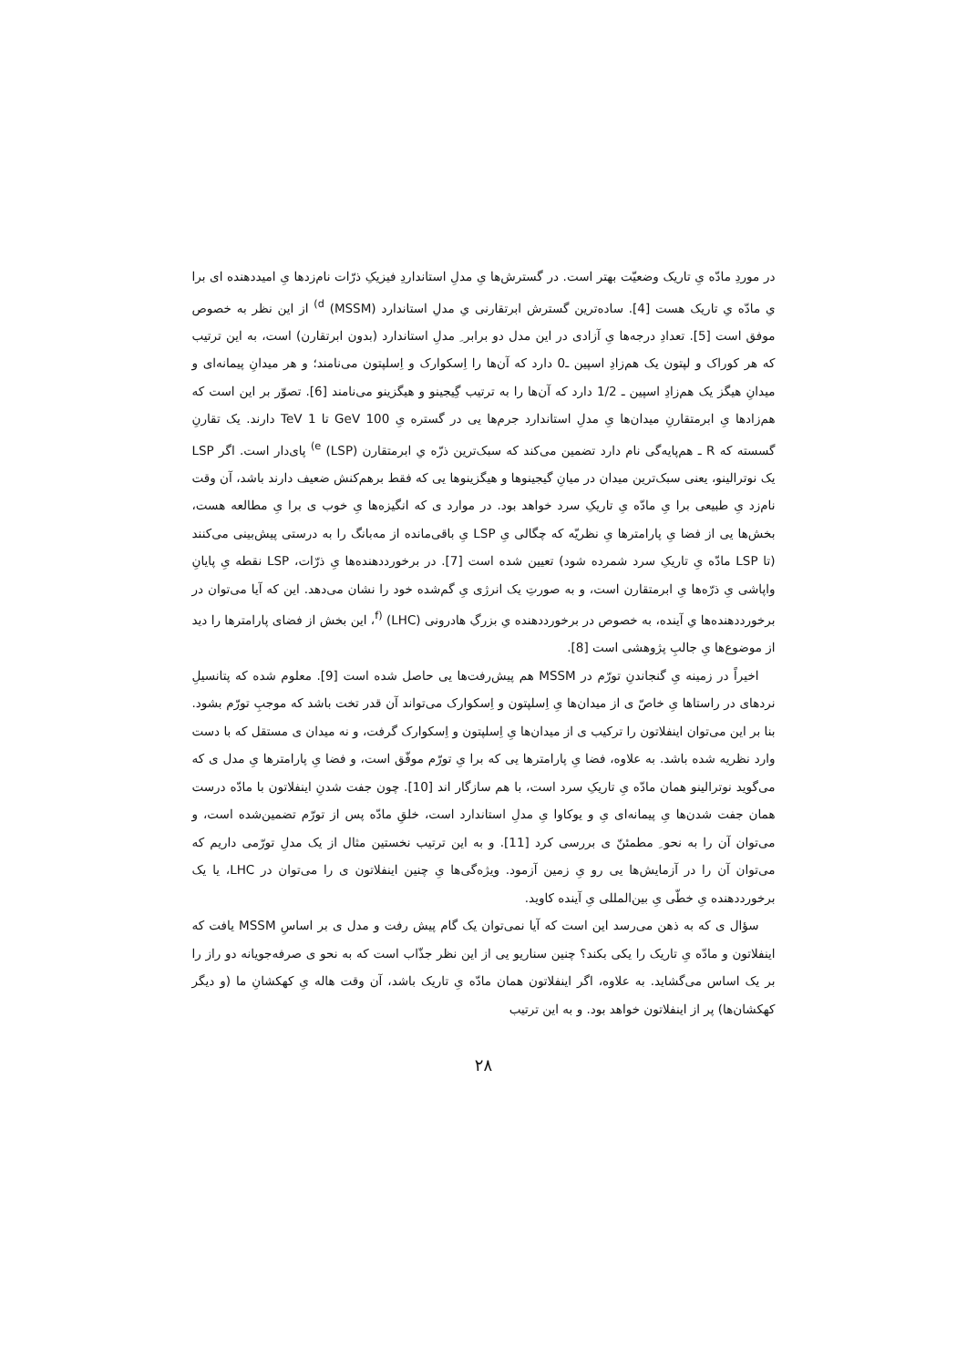در موردِ مادّه یِ تاریک وضعیّت بهتر است. در گسترش‌ها یِ مدلِ استانداردِ فیزیکِ ذرّات نام‌زدها یِ امیددهنده ای برا یِ مادّه یِ تاریک هست [4]. ساده‌ترین گسترش ابرتقارنی یِ مدلِ استاندارد (MSSM) <sup>d)</sup> از این نظر به خصوص موفق است [5]. تعدادِ درجه‌ها یِ آزادی در این مدل دو برابر ِ مدلِ استاندارد (بدون ابرتقارن) است، به این ترتیب که هر کوراک و لپتون یک هم‌زادِ اسپین ـ0 دارد که آن‌ها را اِسکوارک و اِسلپتون می‌نامند؛ و هر میدانِ پیمانه‌ای و میدانِ هیگز یک هم‌زادِ اسپین ـ 1/2 دارد که آن‌ها را به ترتیب گِیجینو و هیگزینو می‌نامند [6]. تصوّر بر این است که هم‌زادها یِ ابرمتقارنِ میدان‌ها یِ مدلِ استاندارد جرم‌ها یی در گستره یِ 100 GeV تا 1 TeV دارند. یک تقارنِ گسسته که R ـ هم‌پایه‌گی نام دارد تضمین می‌کند که سبک‌ترین ذرّه یِ ابرمتقارن (LSP) <sup>e)</sup> پای‌دار است. اگر LSP یک نوترالینو، یعنی سبک‌ترین میدان در میانِ گیجینوها و هیگزینوها یی که فقط برهم‌کنش ضعیف دارند باشد، آن وقت نام‌زد یِ طبیعی برا یِ مادّه یِ تاریکِ سرد خواهد بود. در موارد ی که انگیزه‌ها یِ خوب ی برا یِ مطالعه هست، بخش‌ها یی از فضا یِ پارامترها یِ نظریّه که چگالی یِ LSP یِ باقی‌مانده از مه‌بانگ را به درستی پیش‌بینی می‌کنند (تا LSP مادّه یِ تاریکِ سرد شمرده شود) تعیین شده است [7]. در برخورددهنده‌ها یِ ذرّات، LSP نقطه یِ پایانِ واپاشی یِ ذرّه‌ها یِ ابرمتقارن است، و به صورتِ یک انرژی یِ گم‌شده خود را نشان می‌دهد. این که آیا می‌توان در برخورددهنده‌ها یِ آینده، به خصوص در برخورددهنده یِ بزرگِ هادرونی <sup>f)</sup> (LHC)، این بخش از فضای پارامترها را دید از موضوع‌ها یِ جالبِ پژوهشی است [8].
اخیراً در زمینه یِ گنجاندنِ تورّم در MSSM هم پیش‌رفت‌ها یی حاصل شده است [9]. معلوم شده که پتانسیلِ نردهای در راستاها یِ خاصّ ی از میدان‌ها یِ اِسلپتون و اِسکوارک می‌تواند آن قدر تخت باشد که موجبِ تورّم بشود. بنا بر این می‌توان اینفلاتون را ترکیب ی از میدان‌ها یِ اِسلپتون و اِسکوارک گرفت، و نه میدان ی مستقل که با دست وارد نظریه شده باشد. به علاوه، فضا یِ پارامترها یی که برا یِ تورّم موفّق است، و فضا یِ پارامترها یِ مدل ی که می‌گوید نوترالینو همان مادّه یِ تاریکِ سرد است، با هم سازگار اند [10]. چون جفت شدنِ اینفلاتون با مادّه درست همان جفت شدن‌ها یِ پیمانه‌ای یِ و یوکاوا یِ مدلِ استاندارد است، خلقِ مادّه پس از تورّم تضمین‌شده است، و می‌توان آن را به نحو ِ مطمئنّ ی بررسی کرد [11]. و به این ترتیب نخستین مثال از یک مدلِ تورّمی داریم که می‌توان آن را در آزمایش‌ها یی رو یِ زمین آزمود. ویژه‌گی‌ها یِ چنین اینفلاتون ی را می‌توان در LHC، یا یک برخورددهنده یِ خطّی یِ بین‌المللی یِ آینده کاوید.
سؤال ی که به ذهن می‌رسد این است که آیا نمی‌توان یک گام پیش رفت و مدل ی بر اساسِ MSSM یافت که اینفلاتون و مادّه یِ تاریک را یکی بکند؟ چنین سناریو یی از این نظر جذّاب است که به نحو ی صرفه‌جویانه دو راز را بر یک اساس می‌گشاید. به علاوه، اگر اینفلاتون همان مادّه یِ تاریک باشد، آن وقت هاله یِ کهکشانِ ما (و دیگر کهکشان‌ها) پر از اینفلاتون خواهد بود. و به این ترتیب
۲۸